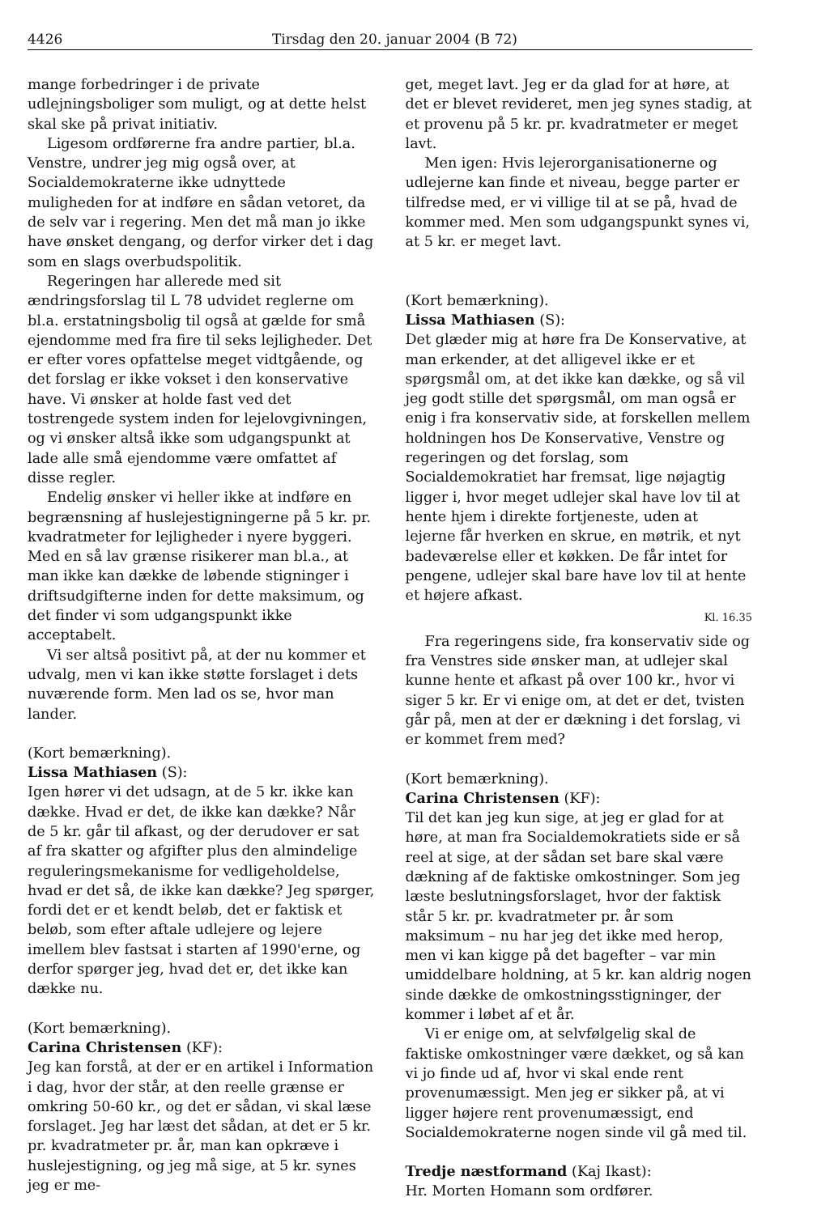4426 Tirsdag den 20. januar 2004 (B 72)
mange forbedringer i de private udlejningsboliger som muligt, og at dette helst skal ske på privat initiativ.
Ligesom ordførerne fra andre partier, bl.a. Venstre, undrer jeg mig også over, at Socialdemokraterne ikke udnyttede muligheden for at indføre en sådan vetoret, da de selv var i regering. Men det må man jo ikke have ønsket dengang, og derfor virker det i dag som en slags overbudspolitik.
Regeringen har allerede med sit ændringsforslag til L 78 udvidet reglerne om bl.a. erstatningsbolig til også at gælde for små ejendomme med fra fire til seks lejligheder. Det er efter vores opfattelse meget vidtgående, og det forslag er ikke vokset i den konservative have. Vi ønsker at holde fast ved det tostrengede system inden for lejelovgivningen, og vi ønsker altså ikke som udgangspunkt at lade alle små ejendomme være omfattet af disse regler.
Endelig ønsker vi heller ikke at indføre en begrænsning af huslejestigningerne på 5 kr. pr. kvadratmeter for lejligheder i nyere byggeri. Med en så lav grænse risikerer man bl.a., at man ikke kan dække de løbende stigninger i driftsudgifterne inden for dette maksimum, og det finder vi som udgangspunkt ikke acceptabelt.
Vi ser altså positivt på, at der nu kommer et udvalg, men vi kan ikke støtte forslaget i dets nuværende form. Men lad os se, hvor man lander.
(Kort bemærkning).
Lissa Mathiasen (S):
Igen hører vi det udsagn, at de 5 kr. ikke kan dække. Hvad er det, de ikke kan dække? Når de 5 kr. går til afkast, og der derudover er sat af fra skatter og afgifter plus den almindelige reguleringsmekanisme for vedligeholdelse, hvad er det så, de ikke kan dække? Jeg spørger, fordi det er et kendt beløb, det er faktisk et beløb, som efter aftale udlejere og lejere imellem blev fastsat i starten af 1990'erne, og derfor spørger jeg, hvad det er, det ikke kan dække nu.
(Kort bemærkning).
Carina Christensen (KF):
Jeg kan forstå, at der er en artikel i Information i dag, hvor der står, at den reelle grænse er omkring 50-60 kr., og det er sådan, vi skal læse forslaget. Jeg har læst det sådan, at det er 5 kr. pr. kvadratmeter pr. år, man kan opkræve i huslejestigning, og jeg må sige, at 5 kr. synes jeg er me-
get, meget lavt. Jeg er da glad for at høre, at det er blevet revideret, men jeg synes stadig, at et provenu på 5 kr. pr. kvadratmeter er meget lavt.
Men igen: Hvis lejerorganisationerne og udlejerne kan finde et niveau, begge parter er tilfredse med, er vi villige til at se på, hvad de kommer med. Men som udgangspunkt synes vi, at 5 kr. er meget lavt.
(Kort bemærkning).
Lissa Mathiasen (S):
Det glæder mig at høre fra De Konservative, at man erkender, at det alligevel ikke er et spørgsmål om, at det ikke kan dække, og så vil jeg godt stille det spørgsmål, om man også er enig i fra konservativ side, at forskellen mellem holdningen hos De Konservative, Venstre og regeringen og det forslag, som Socialdemokratiet har fremsat, lige nøjagtig ligger i, hvor meget udlejer skal have lov til at hente hjem i direkte fortjeneste, uden at lejerne får hverken en skrue, en møtrik, et nyt badeværelse eller et køkken. De får intet for pengene, udlejer skal bare have lov til at hente et højere afkast.
Kl. 16.35
Fra regeringens side, fra konservativ side og fra Venstres side ønsker man, at udlejer skal kunne hente et afkast på over 100 kr., hvor vi siger 5 kr. Er vi enige om, at det er det, tvisten går på, men at der er dækning i det forslag, vi er kommet frem med?
(Kort bemærkning).
Carina Christensen (KF):
Til det kan jeg kun sige, at jeg er glad for at høre, at man fra Socialdemokratiets side er så reel at sige, at der sådan set bare skal være dækning af de faktiske omkostninger. Som jeg læste beslutningsforslaget, hvor der faktisk står 5 kr. pr. kvadratmeter pr. år som maksimum – nu har jeg det ikke med herop, men vi kan kigge på det bagefter – var min umiddelbare holdning, at 5 kr. kan aldrig nogen sinde dække de omkostningsstigninger, der kommer i løbet af et år.
Vi er enige om, at selvfølgelig skal de faktiske omkostninger være dækket, og så kan vi jo finde ud af, hvor vi skal ende rent provenumæssigt. Men jeg er sikker på, at vi ligger højere rent provenumæssigt, end Socialdemokraterne nogen sinde vil gå med til.
Tredje næstformand (Kaj Ikast):
Hr. Morten Homann som ordfører.